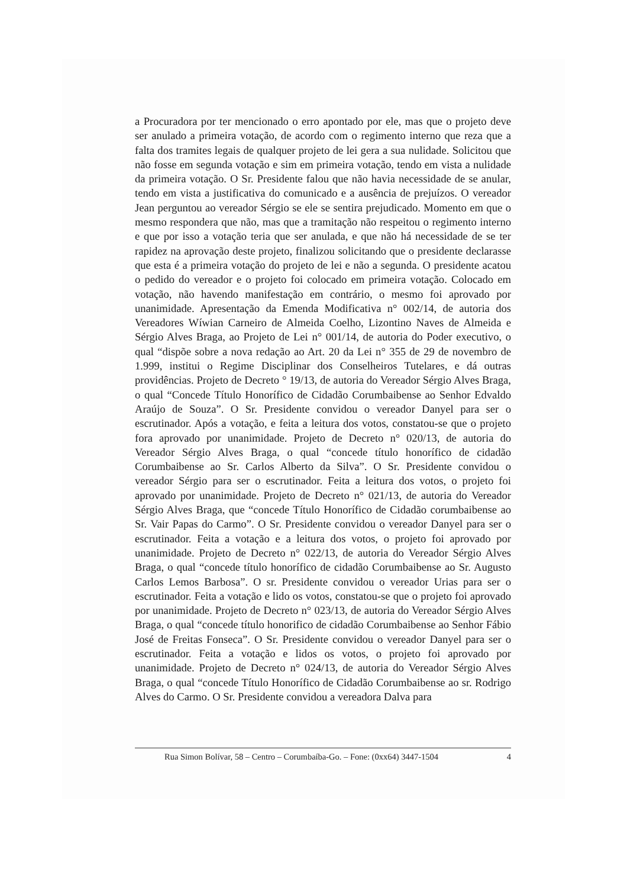a Procuradora por ter mencionado o erro apontado por ele, mas que o projeto deve ser anulado a primeira votação, de acordo com o regimento interno que reza que a falta dos tramites legais de qualquer projeto de lei gera a sua nulidade. Solicitou que não fosse em segunda votação e sim em primeira votação, tendo em vista a nulidade da primeira votação. O Sr. Presidente falou que não havia necessidade de se anular, tendo em vista a justificativa do comunicado e a ausência de prejuízos. O vereador Jean perguntou ao vereador Sérgio se ele se sentira prejudicado. Momento em que o mesmo respondera que não, mas que a tramitação não respeitou o regimento interno e que por isso a votação teria que ser anulada, e que não há necessidade de se ter rapidez na aprovação deste projeto, finalizou solicitando que o presidente declarasse que esta é a primeira votação do projeto de lei e não a segunda. O presidente acatou o pedido do vereador e o projeto foi colocado em primeira votação. Colocado em votação, não havendo manifestação em contrário, o mesmo foi aprovado por unanimidade. Apresentação da Emenda Modificativa n° 002/14, de autoria dos Vereadores Wíwian Carneiro de Almeida Coelho, Lizontino Naves de Almeida e Sérgio Alves Braga, ao Projeto de Lei n° 001/14, de autoria do Poder executivo, o qual “dispõe sobre a nova redação ao Art. 20 da Lei n° 355 de 29 de novembro de 1.999, institui o Regime Disciplinar dos Conselheiros Tutelares, e dá outras providências. Projeto de Decreto ° 19/13, de autoria do Vereador Sérgio Alves Braga, o qual “Concede Título Honorífico de Cidadão Corumbaibense ao Senhor Edvaldo Araújo de Souza”. O Sr. Presidente convidou o vereador Danyel para ser o escrutinador. Após a votação, e feita a leitura dos votos, constatou-se que o projeto fora aprovado por unanimidade. Projeto de Decreto n° 020/13, de autoria do Vereador Sérgio Alves Braga, o qual “concede título honorífico de cidadão Corumbaibense ao Sr. Carlos Alberto da Silva”. O Sr. Presidente convidou o vereador Sérgio para ser o escrutinador. Feita a leitura dos votos, o projeto foi aprovado por unanimidade. Projeto de Decreto n° 021/13, de autoria do Vereador Sérgio Alves Braga, que “concede Título Honorífico de Cidadão corumbaibense ao Sr. Vair Papas do Carmo”. O Sr. Presidente convidou o vereador Danyel para ser o escrutinador. Feita a votação e a leitura dos votos, o projeto foi aprovado por unanimidade. Projeto de Decreto n° 022/13, de autoria do Vereador Sérgio Alves Braga, o qual “concede título honorífico de cidadão Corumbaibense ao Sr. Augusto Carlos Lemos Barbosa”. O sr. Presidente convidou o vereador Urias para ser o escrutinador. Feita a votação e lido os votos, constatou-se que o projeto foi aprovado por unanimidade. Projeto de Decreto n° 023/13, de autoria do Vereador Sérgio Alves Braga, o qual “concede título honorifico de cidadão Corumbaibense ao Senhor Fábio José de Freitas Fonseca”. O Sr. Presidente convidou o vereador Danyel para ser o escrutinador. Feita a votação e lidos os votos, o projeto foi aprovado por unanimidade. Projeto de Decreto n° 024/13, de autoria do Vereador Sérgio Alves Braga, o qual “concede Título Honorífico de Cidadão Corumbaibense ao sr. Rodrigo Alves do Carmo. O Sr. Presidente convidou a vereadora Dalva para
Rua Simon Bolívar, 58 – Centro – Corumbaíba-Go. – Fone: (0xx64) 3447-1504 4